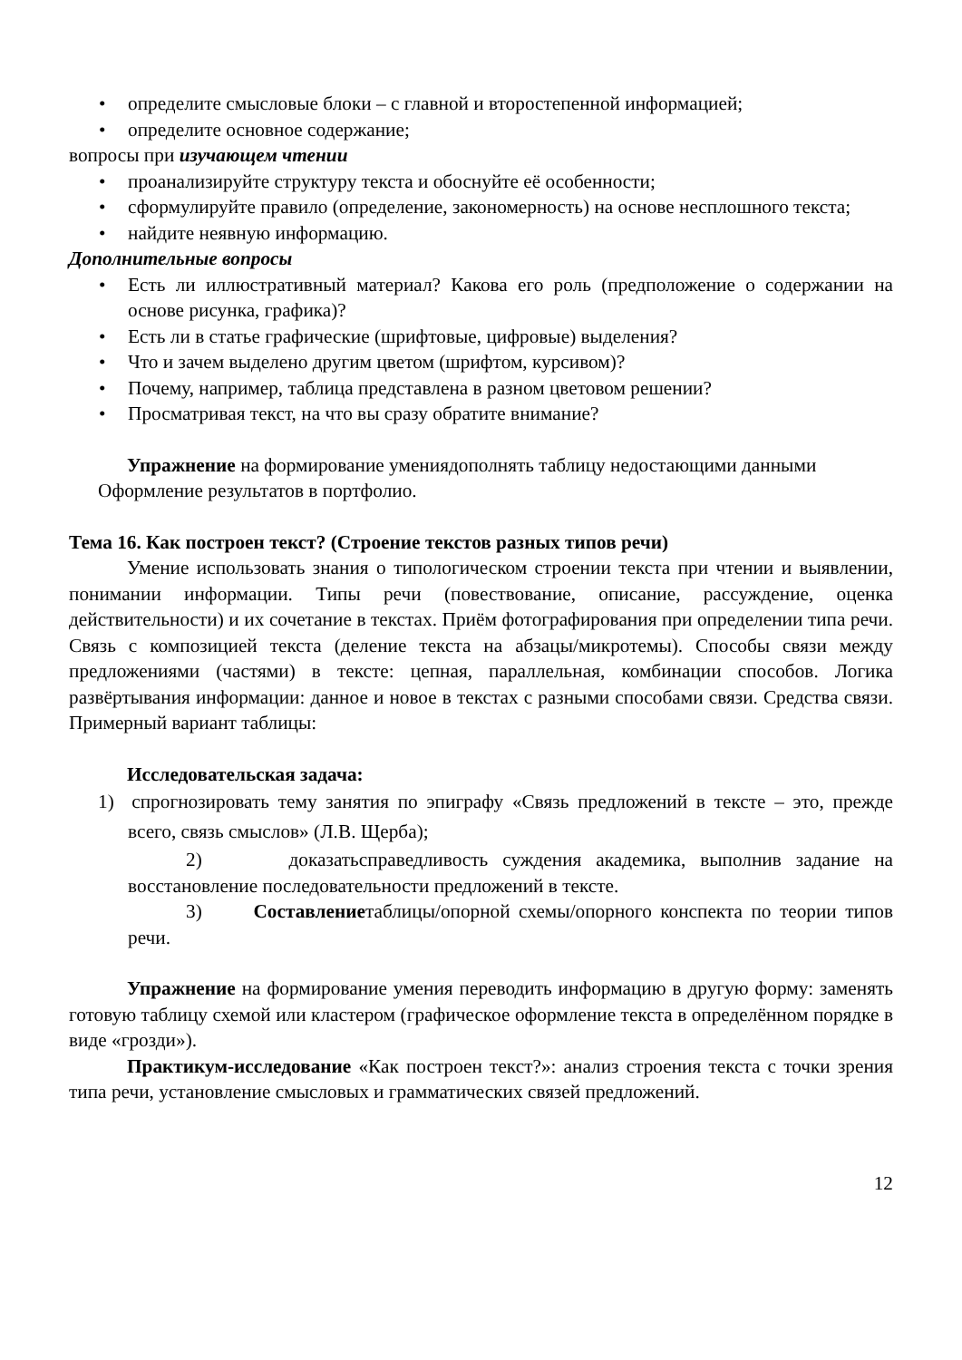• определите смысловые блоки – с главной и второстепенной информацией;
• определите основное содержание;
вопросы при изучающем чтении
• проанализируйте структуру текста и обоснуйте её особенности;
• сформулируйте правило (определение, закономерность) на основе несплошного текста;
• найдите неявную информацию.
Дополнительные вопросы
• Есть ли иллюстративный материал? Какова его роль (предположение о содержании на основе рисунка, графика)?
• Есть ли в статье графические (шрифтовые, цифровые) выделения?
• Что и зачем выделено другим цветом (шрифтом, курсивом)?
• Почему, например, таблица представлена в разном цветовом решении?
• Просматривая текст, на что вы сразу обратите внимание?
Упражнение на формирование умениядополнять таблицу недостающими данными
Оформление результатов в портфолио.
Тема 16. Как построен текст? (Строение текстов разных типов речи)
Умение использовать знания о типологическом строении текста при чтении и выявлении, понимании информации. Типы речи (повествование, описание, рассуждение, оценка действительности) и их сочетание в текстах. Приём фотографирования при определении типа речи. Связь с композицией текста (деление текста на абзацы/микротемы). Способы связи между предложениями (частями) в тексте: цепная, параллельная, комбинации способов. Логика развёртывания информации: данное и новое в текстах с разными способами связи. Средства связи. Примерный вариант таблицы:
Исследовательская задача:
1) спрогнозировать тему занятия по эпиграфу «Связь предложений в тексте – это, прежде всего, связь смыслов» (Л.В. Щерба);
2) доказатьсправедливость суждения академика, выполнив задание на восстановление последовательности предложений в тексте.
3) Составлениетаблицы/опорной схемы/опорного конспекта по теории типов речи.
Упражнение на формирование умения переводить информацию в другую форму: заменять готовую таблицу схемой или кластером (графическое оформление текста в определённом порядке в виде «грозди»).
Практикум-исследование «Как построен текст?»: анализ строения текста с точки зрения типа речи, установление смысловых и грамматических связей предложений.
12